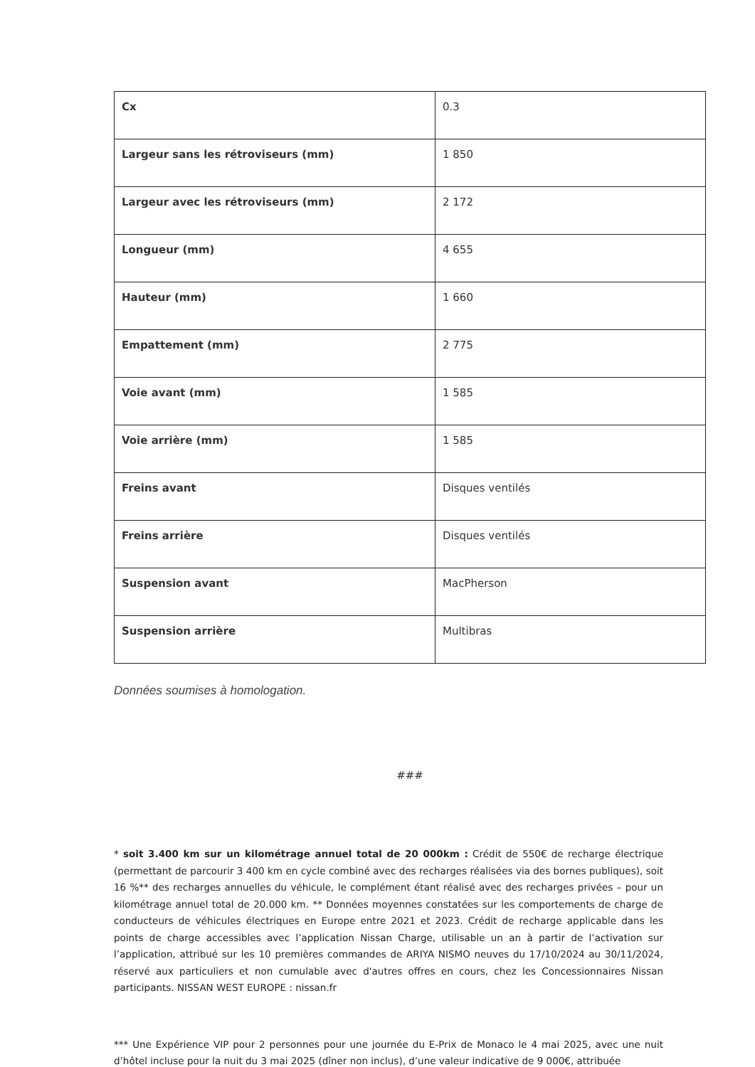| Cx | 0.3 |
| Largeur sans les rétroviseurs (mm) | 1 850 |
| Largeur avec les rétroviseurs (mm) | 2 172 |
| Longueur (mm) | 4 655 |
| Hauteur (mm) | 1 660 |
| Empattement (mm) | 2 775 |
| Voie avant (mm) | 1 585 |
| Voie arrière (mm) | 1 585 |
| Freins avant | Disques ventilés |
| Freins arrière | Disques ventilés |
| Suspension avant | MacPherson |
| Suspension arrière | Multibras |
Données soumises à homologation.
###
* soit 3.400 km sur un kilométrage annuel total de 20 000km : Crédit de 550€ de recharge électrique (permettant de parcourir 3 400 km en cycle combiné avec des recharges réalisées via des bornes publiques), soit 16 %** des recharges annuelles du véhicule, le complément étant réalisé avec des recharges privées – pour un kilométrage annuel total de 20.000 km. ** Données moyennes constatées sur les comportements de charge de conducteurs de véhicules électriques en Europe entre 2021 et 2023. Crédit de recharge applicable dans les points de charge accessibles avec l’application Nissan Charge, utilisable un an à partir de l’activation sur l’application, attribué sur les 10 premières commandes de ARIYA NISMO neuves du 17/10/2024 au 30/11/2024, réservé aux particuliers et non cumulable avec d'autres offres en cours, chez les Concessionnaires Nissan participants. NISSAN WEST EUROPE : nissan.fr
*** Une Expérience VIP pour 2 personnes pour une journée du E-Prix de Monaco le 4 mai 2025, avec une nuit d’hôtel incluse pour la nuit du 3 mai 2025 (dîner non inclus), d’une valeur indicative de 9 000€, attribuée